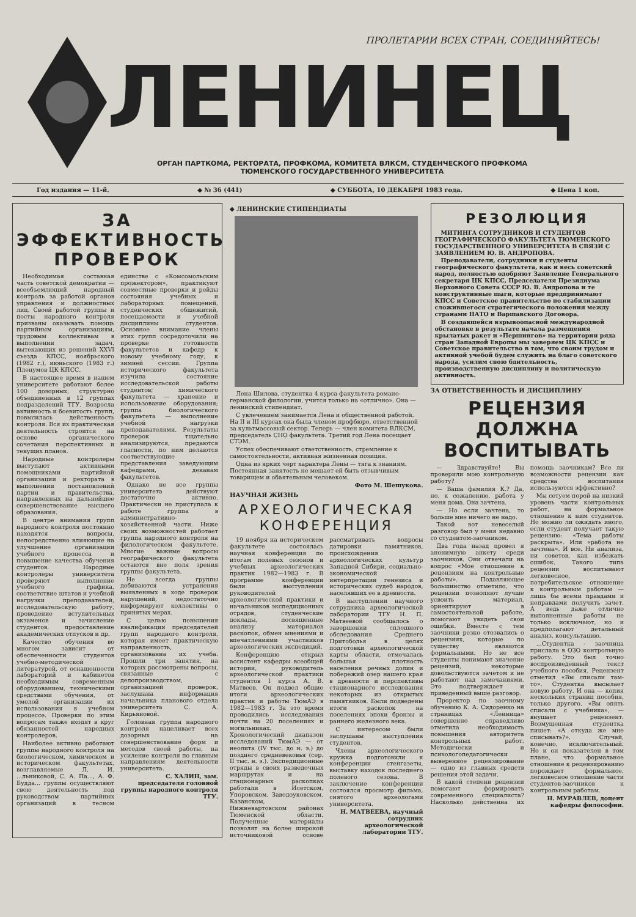ПРОЛЕТАРИИ ВСЕХ СТРАН, СОЕДИНЯЙТЕСЬ!
ЛЕНИНЕЦ
ОРГАН ПАРТКОМА, РЕКТОРАТА, ПРОФКОМА, КОМИТЕТА ВЛКСМ, СТУДЕНЧЕСКОГО ПРОФКОМА ТЮМЕНСКОГО ГОСУДАРСТВЕННОГО УНИВЕРСИТЕТА
Год издания — 11-й. ◆ № 36 (441) ◆ СУББОТА, 10 ДЕКАБРЯ 1983 года. ◆ Цена 1 коп.
ЗА ЭФФЕКТИВНОСТЬ ПРОВЕРОК
Необходимая составная часть советской демократии — всеобъемлющий народный контроль за работой органов управления и должностных лиц. Своей работой группы и посты народного контроля призваны оказывать помощь партийным организациям, трудовым коллективам в выполнении задач, вытекающих из решений XXVI съезда КПСС, ноябрьского (1982 г.), июньского (1983 г.) Пленумов ЦК КПСС.
В настоящее время в нашем университете работают более 100 дозорных, структурно объединенных в 12 группах подразделений ТГУ. Возросла активность и боевитость групп, повысилась действенность контроля. Вся их практическая деятельность строится на основе органического сочетания перспективных и текущих планов.
Народные контролеры выступают активными помощниками партийной организации и ректората в выполнении постановлений партии и правительства, направленных на дальнейшее совершенствование высшего образования.
В центре внимания групп народного контроля постоянно находятся вопросы, непосредственно влияющие на улучшение организации учебного процесса и повышение качества обучения студентов. Народные контролеры университета проверяют выполнение учебного графика, соответствие штатов и учебной нагрузки преподавателей, исследовательскую работу, проведение вступительных экзаменов и зачисление студентов, предоставление академических отпусков и др.
Качество обучения во многом зависит от обеспеченности студентов учебно-методической литературой, от оснащенности лабораторий и кабинетов необходимым современным оборудованием, техническими средствами обучения, от умелой организации их использования в учебном процессе. Проверки по этим вопросам также входят в круг обязанностей народных контролеров.
Наиболее активно работают группы народного контроля на биологическом, химическом и историческом факультетах, возглавляемые Л. И. ...льниковой, С. А. Па..., А. Ф. Будда... группы осуществляют свою деятельность под руководством партийных организаций в тесном единстве с «Комсомольским прожектором», практикуют совместные проверки и рейды состояния учебных и лабораторных помещений, студенческих общежитий, посещаемости и учебной дисциплины студентов. Основное внимание члены этих групп сосредоточили на проверке готовности факультетов и кафедр к новому учебному году, к зимней сессии. Группа исторического факультета изучила состояние исследовательской работы студентов; химического факультета — хранение и использование оборудования; группа биологического факультета — выполнение учебной нагрузки преподавателями. Результаты проверок тщательно анализируются, предаются гласности, по ним делаются соответствующие представления заведующим кафедрами, деканам факультетов.
Однако не все группы университета действуют достаточно активно. Практически не приступала к работе группа в административно-хозяйственной части. Ниже своих возможностей работает группа народного контроля на филологическом факультете. Многие важные вопросы географического факультета остаются вне поля зрения группы факультета.
Не всегда группы добиваются устранения выявленных в ходе проверок нарушений, недостаточно информируют коллективы о принятых мерах.
С целью повышения квалификации председателей групп народного контроля, которая имеет практическую направленность, организованна их учеба. Прошли три занятия, на которых рассмотрены вопросы, связанные с делопроизводством, организацией проверок, заслушана информация начальника планового отдела университета С. А. Кирьяновой.
Головная группа народного контроля нацеливает всех дозорных на совершенствование форм и методов своей работы, на усиление контроля по главным направлениям деятельности университета.
С. ХАЛИН, зам. председателя головной группы народного контроля ТГУ.
◆ ЛЕНИНСКИЕ СТИПЕНДИАТЫ
Лена Шилова, студентка 4 курса факультета романо-германской филологии, учится только на «отлично». Она — ленинский стипендиат.
С увлечением занимается Лена и общественной работой. На II и III курсах она была членом профбюро, ответственной за культмассовый сектор. Теперь — член комитета ВЛКСМ, председатель СНО факультета. Третий год Лена посещает СТЭМ.
Успех обеспечивают ответственность, стремление к самостоятельности, активная жизненная позиция.
Одна из ярких черт характера Лены — тяга к знаниям. Постоянная занятость не мешает ей быть отзывчивым товарищем и обаятельным человеком.
Фото М. Шешукова.
НАУЧНАЯ ЖИЗНЬ
АРХЕОЛОГИЧЕСКАЯ КОНФЕРЕНЦИЯ
19 ноября на историческом факультете состоялась научная конференция по итогам полевых сезонов и учебных археологических практик 1982—1983 г. В программе конференции были выступления руководителей археологической практики и начальников экспедиционных отрядов, студенческие доклады, посвященные анализу материалов раскопок, обмен мнениями и впечатлениями участников археологических экспедиций.
Конференцию открыл ассистент кафедры всеобщей истории, руководитель археологической практики студентов I курса А. В. Матвеев. Он подвел общие итоги археологических практик и работы ТюмАЭ в 1982—1983 г. За это время проводились исследования почти на 20 поселениях и могильниках. Хронологический диапазон исследований ТюмАЭ — от неолита (IV тыс. до н. э.) до позднего средневековья (сер. II тыс. н. э.). Экспедиционные отряды в своих разведочных маршрутах и на стационарных раскопках работали в Исетском, Упоровском, Заводоуковском, Казанском, Нижневартовском районах Тюменской области. Полученные материалы позволят на более широкой источниковой основе рассматривать вопросы датировки памятников, происхождения археологических культур Западной Сибири, социально-экономической интерпретации генезиса и исторических судеб народов, населявших ее в древности.
В выступлении научного сотрудника археологической лаборатории ТГУ Н. П. Матвеевой сообщалось о завершении сплошного обследования Среднего Притоболья в целях подготовки археологической карты области, отмечалась большая плотность населения речных долин и побережий озер нашего края в древности и перспективы стационарного исследования некоторых из открытых памятников. Были подведены итоги раскопок на поселениях эпохи бронзы и раннего железного века.
С интересом были заслушаны выступления студентов.
Члены археологического кружка подготовили к конференции стенгазеты, выставку находок последнего полевого сезона. В заключение конференции состоялся просмотр фильма, снятого археологами университета.
Н. МАТВЕЕВА, научный сотрудник археологической лаборатории ТГУ.
РЕЗОЛЮЦИЯ
МИТИНГА СОТРУДНИКОВ И СТУДЕНТОВ ГЕОГРАФИЧЕСКОГО ФАКУЛЬТЕТА ТЮМЕНСКОГО ГОСУДАРСТВЕННОГО УНИВЕРСИТЕТА В СВЯЗИ С ЗАЯВЛЕНИЕМ Ю. В. АНДРОПОВА.
Преподаватели, сотрудники и студенты географического факультета, как и весь советский народ, полностью одобряют Заявление Генерального секретаря ЦК КПСС, Председателя Президиума Верховного Совета СССР Ю. В. Андропова и те конструктивные шаги, которые предпринимают КПСС и Советское правительство по стабилизации сложившегося стратегического положения между странами НАТО и Варшавского Договора.
В создавшейся взрывоопасной международной обстановке в результате начала размещения крылатых ракет и «Першингов» на территории ряда стран Западной Европы мы заверяем ЦК КПСС и Советское правительство в том, что своим трудом и активной учебой будем служить на благо советского народа, усилим свою бдительность, производственную дисциплину и политическую активность.
ЗА ОТВЕТСТВЕННОСТЬ И ДИСЦИПЛИНУ
РЕЦЕНЗИЯ ДОЛЖНА ВОСПИТЫВАТЬ
— Здравствуйте! Вы проверили мою контрольную работу?
— Ваша фамилия К.? Да, но, к сожалению, работа у меня дома. Она зачтена.
— Но если зачтена, то больше мне ничего не надо.
Такой вот невеселый разговор был у меня недавно со студентом-заочником.
Два года назад провел я анонимную анкету среди заочников. Они отвечали на вопрос «Мое отношение к рецензиям на контрольные работы». Подавляющее большинство отметило, что рецензии позволяют лучше усвоить материал, ориентируют в самостоятельной работе, помогают увидеть свои ошибки. Вместе с тем заочники резко отозвались о рецензиях, которые по существу являются формальными. Но не все студенты понимают значение рецензий, некоторые довольствуются зачетом и не работают над замечаниями. Это подтверждает и приведенный выше разговор.
Проректор по заочному обучению К. А. Сидоренко на страницах «Ленинца» совершенно справедливо отметила необходимость повышения авторитета контрольных работ. Методически и психологопедагогически выверенное рецензирование — одно из главных средств решения этой задачи.
В какой степени рецензии помогают формировать современного специалиста? Насколько действенна их помощь заочникам? Все ли возможности рецензии как средства воспитания используются эффективно?
Мы сетуем порой на низкий уровень части контрольных работ, на формальное отношение к ним студентов. Но можно ли ожидать иного, если студент получает такую рецензию: «Тема работы раскрыта». Или «работа не зачтена». И все. Ни анализа, ни советов, как избежать ошибок. Такого типа рецензии воспитывают легковесное, потребительское отношение к контрольным работам — лишь бы всеми правдами и неправдами получить зачет. А ведь даже отлично выполненные работы не только исключают, но и предполагают детальный анализ, консультацию.
...Студентка - заочница прислала в ОЗО контрольную работу. Это был точно воспроизведенный текст учебного пособия. Рецензент отметил «Вы списали там-то». Студентка высылает новую работу. И она — копия нескольких страниц пособия, только другого. «Вы опять списали с учебника», — внушает рецензент. Возмущенная студентка пишет: «А откуда же мне списывать?». Случай, конечно, исключительный. Но и он показателен в том плане, что формальное отношение к рецензированию порождает формальное, легковесное отношение части студентов-заочников к контрольным работам.
Н. МУРАВЛЕВ, доцент кафедры философии.